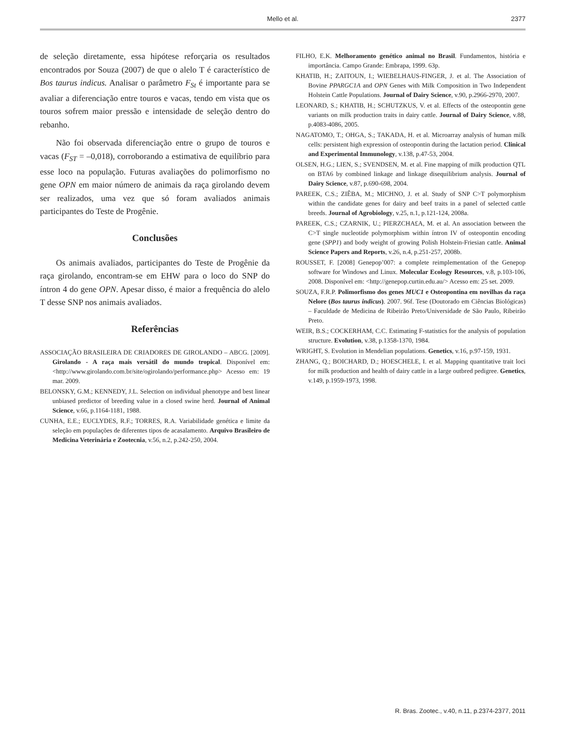Mello et al.
2377
de seleção diretamente, essa hipótese reforçaria os resultados encontrados por Souza (2007) de que o alelo T é característico de Bos taurus indicus. Analisar o parâmetro F<sub>St</sub> é importante para se avaliar a diferenciação entre touros e vacas, tendo em vista que os touros sofrem maior pressão e intensidade de seleção dentro do rebanho.
Não foi observada diferenciação entre o grupo de touros e vacas (F<sub>ST</sub> = –0,018), corroborando a estimativa de equilíbrio para esse loco na população. Futuras avaliações do polimorfismo no gene OPN em maior número de animais da raça girolando devem ser realizados, uma vez que só foram avaliados animais participantes do Teste de Progênie.
Conclusões
Os animais avaliados, participantes do Teste de Progênie da raça girolando, encontram-se em EHW para o loco do SNP do íntron 4 do gene OPN. Apesar disso, é maior a frequência do alelo T desse SNP nos animais avaliados.
Referências
ASSOCIAÇÃO BRASILEIRA DE CRIADORES DE GIROLANDO – ABCG. [2009]. Girolando - A raça mais versátil do mundo tropical. Disponível em: <http://www.girolando.com.br/site/ogirolando/performance.php> Acesso em: 19 mar. 2009.
BELONSKY, G.M.; KENNEDY, J.L. Selection on individual phenotype and best linear unbiased predictor of breeding value in a closed swine herd. Journal of Animal Science, v.66, p.1164-1181, 1988.
CUNHA, E.E.; EUCLYDES, R.F.; TORRES, R.A. Variabilidade genética e limite da seleção em populações de diferentes tipos de acasalamento. Arquivo Brasileiro de Medicina Veterinária e Zootecnia, v.56, n.2, p.242-250, 2004.
FILHO, E.K. Melhoramento genético animal no Brasil. Fundamentos, história e importância. Campo Grande: Embrapa, 1999. 63p.
KHATIB, H.; ZAITOUN, I.; WIEBELHAUS-FINGER, J. et al. The Association of Bovine PPARGC1A and OPN Genes with Milk Composition in Two Independent Holstein Cattle Populations. Journal of Dairy Science, v.90, p.2966-2970, 2007.
LEONARD, S.; KHATIB, H.; SCHUTZKUS, V. et al. Effects of the osteopontin gene variants on milk production traits in dairy cattle. Journal of Dairy Science, v.88, p.4083-4086, 2005.
NAGATOMO, T.; OHGA, S.; TAKADA, H. et al. Microarray analysis of human milk cells: persistent high expression of osteopontin during the lactation period. Clinical and Experimental Immunology, v.138, p.47-53, 2004.
OLSEN, H.G.; LIEN, S.; SVENDSEN, M. et al. Fine mapping of milk production QTL on BTA6 by combined linkage and linkage disequilibrium analysis. Journal of Dairy Science, v.87, p.690-698, 2004.
PAREEK, C.S.; ZIÊBA, M.; MICHNO, J. et al. Study of SNP C>T polymorphism within the candidate genes for dairy and beef traits in a panel of selected cattle breeds. Journal of Agrobiology, v.25, n.1, p.121-124, 2008a.
PAREEK, C.S.; CZARNIK, U.; PIERZCHA£A, M. et al. An association between the C>T single nucleotide polymorphism within íntron IV of osteopontin encoding gene (SPP1) and body weight of growing Polish Holstein-Friesian cattle. Animal Science Papers and Reports, v.26, n.4, p.251-257, 2008b.
ROUSSET, F. [2008] Genepop’007: a complete reimplementation of the Genepop software for Windows and Linux. Molecular Ecology Resources, v.8, p.103-106, 2008. Disponível em: <http://genepop.curtin.edu.au/> Acesso em: 25 set. 2009.
SOUZA, F.R.P. Polimorfismo dos genes MUC1 e Osteopontina em novilhas da raça Nelore (Bos taurus indicus). 2007. 96f. Tese (Doutorado em Ciências Biológicas) – Faculdade de Medicina de Ribeirão Preto/Universidade de São Paulo, Ribeirão Preto.
WEIR, B.S.; COCKERHAM, C.C. Estimating F-statistics for the analysis of population structure. Evolution, v.38, p.1358-1370, 1984.
WRIGHT, S. Evolution in Mendelian populations. Genetics, v.16, p.97-159, 1931.
ZHANG, Q.; BOICHARD, D.; HOESCHELE, I. et al. Mapping quantitative trait loci for milk production and health of dairy cattle in a large outbred pedigree. Genetics, v.149, p.1959-1973, 1998.
R. Bras. Zootec., v.40, n.11, p.2374-2377, 2011